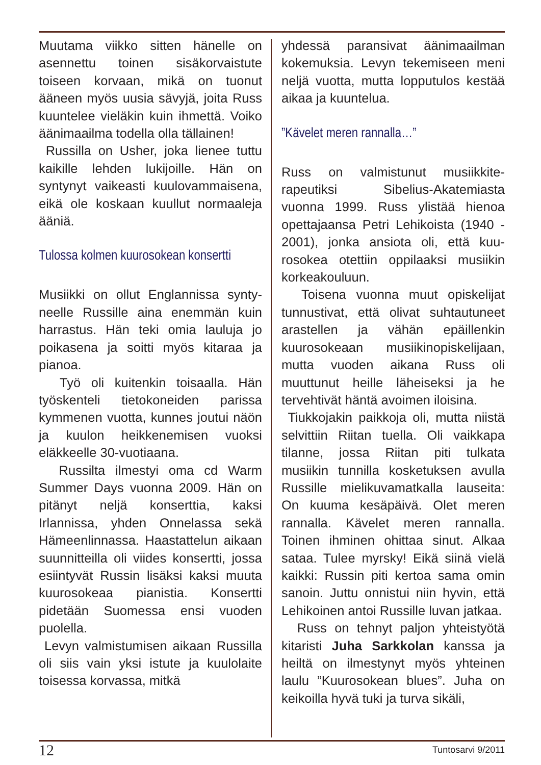Muutama viikko sitten hänelle on asennettu toinen sisäkorvaistute toiseen korvaan, mikä on tuonut ääneen myös uusia sävyjä, joita Russ kuuntelee vieläkin kuin ihmet­tä. Voiko äänimaailma todella olla tällainen!
Russilla on Usher, joka lienee tut­tu kaikille lehden lukijoille. Hän on syntynyt vaikeasti kuulovammaise­na, eikä ole koskaan kuullut nor­maaleja ääniä.
Tulossa kolmen kuurosokean konsertti
Musiikki on ollut Englannissa synty­neelle Russille aina enemmän kuin harrastus. Hän teki omia lauluja jo poikasena ja soitti myös kitaraa ja pianoa.
Työ oli kuitenkin toisaalla. Hän työskenteli tietokoneiden parissa kymmenen vuotta, kunnes jou­tui näön ja kuulon heikkenemisen vuoksi eläkkeelle 30-vuotiaana.
Russilta ilmestyi oma cd Warm Summer Days vuonna 2009. Hän on pitänyt neljä konserttia, kaksi Irlannissa, yhden Onnelassa sekä Hämeenlinnassa. Haastattelun ai­kaan suunnitteilla oli viides kon­sertti, jossa esiintyvät Russin lisäksi kaksi muuta kuurosokeaa pianistia. Konsertti pidetään Suomessa ensi vuoden puolella.
Levyn valmistumisen aikaan Rus­silla oli siis vain yksi istute ja kuu­lolaite toisessa korvassa, mitkä
yhdessä paransivat äänimaailman kokemuksia. Levyn tekemiseen meni neljä vuotta, mutta lopputulos kestää aikaa ja kuuntelua.
”Kävelet meren rannalla…”
Russ on valmistunut musiikkite­rapeutiksi Sibelius-Akatemiasta vuonna 1999. Russ ylistää hienoa opettajaansa Petri Lehikoista (1940 - 2001), jonka ansiota oli, että kuu­rosokea otettiin oppilaaksi musiikin korkeakouluun.
Toisena vuonna muut opiskelijat tunnustivat, että olivat suhtautu­neet arastellen ja vähän epäillen­kin kuurosokeaan musiikinopiske­lijaan, mutta vuoden aikana Russ oli muuttunut heille läheiseksi ja he tervehtivät häntä avoimen iloisina.
Tiukkojakin paikkoja oli, mutta niis­tä selvittiin Riitan tuella. Oli vaikka­pa tilanne, jossa Riitan piti tulkata musiikin tunnilla kosketuksen avulla Russille mielikuvamatkalla lauseita: On kuuma kesäpäivä. Olet meren rannalla. Kävelet meren rannalla. Toinen ihminen ohittaa sinut. Alkaa sataa. Tulee myrsky! Eikä siinä vie­lä kaikki: Russin piti kertoa sama omin sanoin. Juttu onnistui niin hy­vin, että Lehikoinen antoi Russille luvan jatkaa.
Russ on tehnyt paljon yhteistyötä kitaristi Juha Sarkkolan kanssa ja heiltä on ilmestynyt myös yhteinen laulu ”Kuurosokean blues”. Juha on keikoilla hyvä tuki ja turva sikäli,
12 Tuntosarvi 9/2011